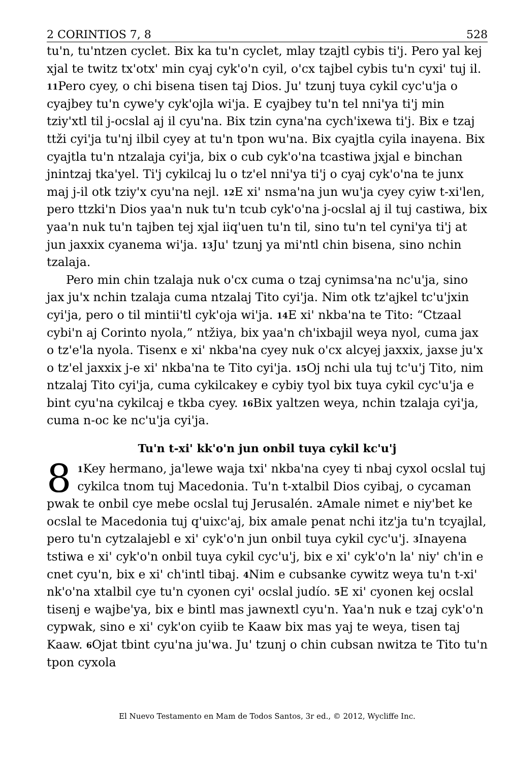2 CORINTIOS 7, 8 528
tu'n, tu'ntzen cyclet. Bix ka tu'n cyclet, mlay tzajtl cybis ti'j. Pero yal kej xjal te twitz tx'otx' min cyaj cyk'o'n cyil, o'cx tajbel cybis tu'n cyxi' tuj il. <sup>11</sup>Pero cyey, o chi bisena tisen taj Dios. Ju' tzunj tuya cykil cyc'u'ja o cyajbey tu'n cywe'y cyk'ojla wi'ja. E cyajbey tu'n tel nni'ya ti'j min tziy'xtl til j-ocslal aj il cyu'na. Bix tzin cyna'na cych'ixewa ti'j. Bix e tzaj ttži cyi'ja tu'nj ilbil cyey at tu'n tpon wu'na. Bix cyajtla cyila inayena. Bix cyajtla tu'n ntzalaja cyi'ja, bix o cub cyk'o'na tcastiwa jxjal e binchan jnintzaj tka'yel. Ti'j cykilcaj lu o tz'el nni'ya ti'j o cyaj cyk'o'na te junx maj j-il otk tziy'x cyu'na nejl. <sup>12</sup>E xi' nsma'na jun wu'ja cyey cyiw t-xi'len, pero ttzki'n Dios yaa'n nuk tu'n tcub cyk'o'na j-ocslal aj il tuj castiwa, bix yaa'n nuk tu'n tajben tej xjal iiq'uen tu'n til, sino tu'n tel cyni'ya ti'j at jun jaxxix cyanema wi'ja. <sup>13</sup>Ju' tzunj ya mi'ntl chin bisena, sino nchin tzalaja.
Pero min chin tzalaja nuk o'cx cuma o tzaj cynimsa'na nc'u'ja, sino jax ju'x nchin tzalaja cuma ntzalaj Tito cyi'ja. Nim otk tz'ajkel tc'u'jxin cyi'ja, pero o til mintii'tl cyk'oja wi'ja. <sup>14</sup>E xi' nkba'na te Tito: “Ctzaal cybi'n aj Corinto nyola,” ntžiya, bix yaa'n ch'ixbajil weya nyol, cuma jax o tz'e'la nyola. Tisenx e xi' nkba'na cyey nuk o'cx alcyej jaxxix, jaxse ju'x o tz'el jaxxix j-e xi' nkba'na te Tito cyi'ja. <sup>15</sup>Oj nchi ula tuj tc'u'j Tito, nim ntzalaj Tito cyi'ja, cuma cykilcakey e cybiy tyol bix tuya cykil cyc'u'ja e bint cyu'na cykilcaj e tkba cyey. <sup>16</sup>Bix yaltzen weya, nchin tzalaja cyi'ja, cuma n-oc ke nc'u'ja cyi'ja.
Tu'n t-xi' kk'o'n jun onbil tuya cykil kc'u'j
8<sup>1</sup>Key hermano, ja'lewe waja txi' nkba'na cyey ti nbaj cyxol ocslal tuj cykilca tnom tuj Macedonia. Tu'n t-xtalbil Dios cyibaj, o cycaman pwak te onbil cye mebe ocslal tuj Jerusalén. <sup>2</sup>Amale nimet e niy'bet ke ocslal te Macedonia tuj q'uixc'aj, bix amale penat nchi itz'ja tu'n tcyajlal, pero tu'n cytzalajebl e xi' cyk'o'n jun onbil tuya cykil cyc'u'j. <sup>3</sup>Inayena tstiwa e xi' cyk'o'n onbil tuya cykil cyc'u'j, bix e xi' cyk'o'n la' niy' ch'in e cnet cyu'n, bix e xi' ch'intl tibaj. <sup>4</sup>Nim e cubsanke cywitz weya tu'n t-xi' nk'o'na xtalbil cye tu'n cyonen cyi' ocslal judío. <sup>5</sup>E xi' cyonen kej ocslal tisenj e wajbe'ya, bix e bintl mas jawnextl cyu'n. Yaa'n nuk e tzaj cyk'o'n cypwak, sino e xi' cyk'on cyiib te Kaaw bix mas yaj te weya, tisen taj Kaaw. <sup>6</sup>Ojat tbint cyu'na ju'wa. Ju' tzunj o chin cubsan nwitza te Tito tu'n tpon cyxola
El Nuevo Testamento en Mam de Todos Santos, 3r ed., © 2012, Wycliffe Inc.